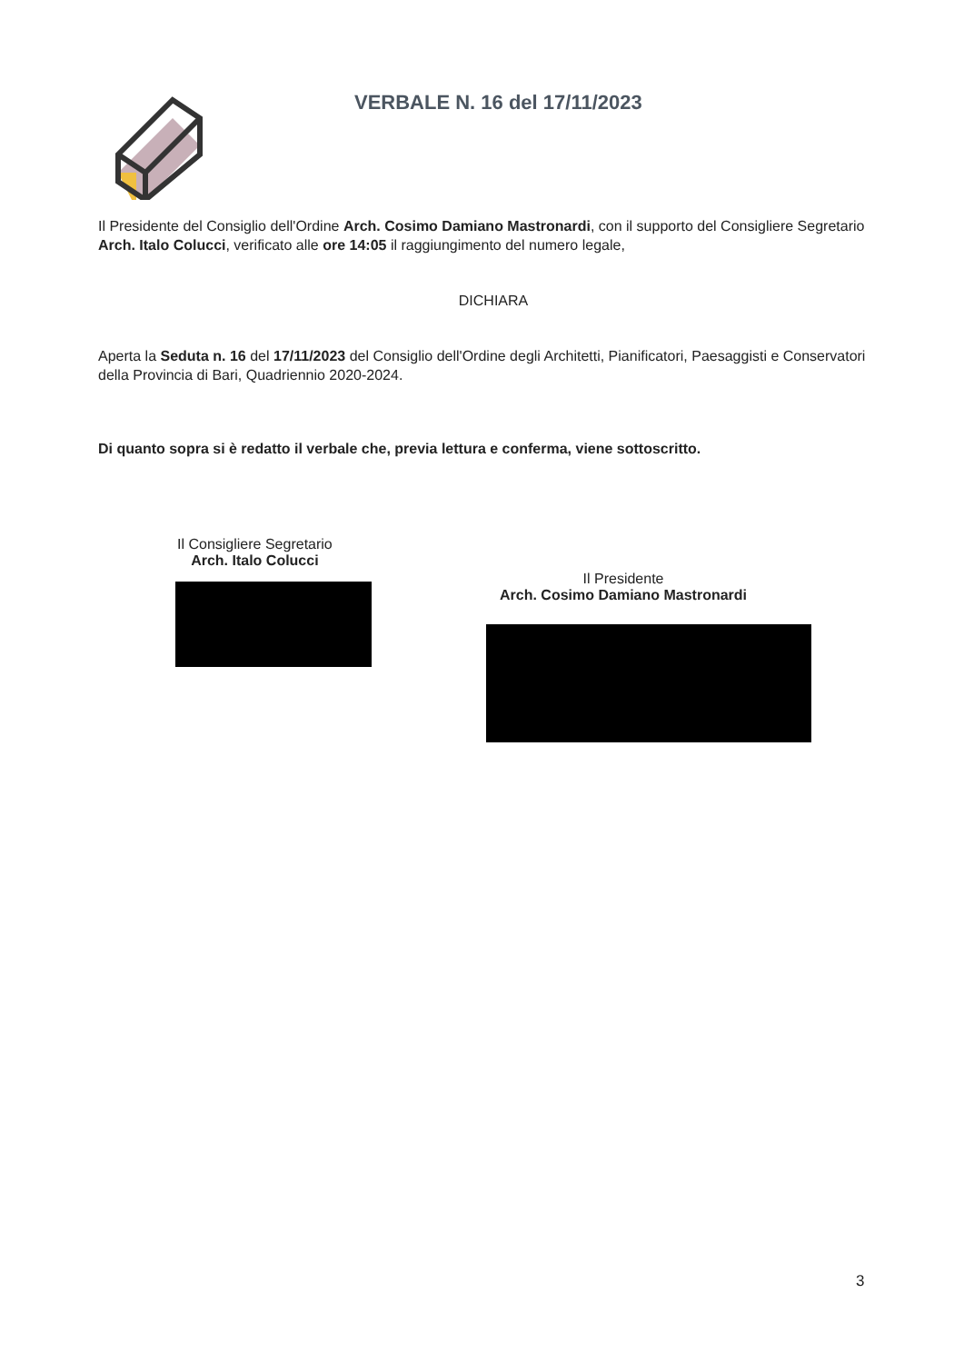VERBALE N. 16 del 17/11/2023
Il Presidente del Consiglio dell'Ordine Arch. Cosimo Damiano Mastronardi, con il supporto del Consigliere Segretario Arch. Italo Colucci, verificato alle ore 14:05 il raggiungimento del numero legale,
DICHIARA
Aperta la Seduta n. 16 del 17/11/2023 del Consiglio dell'Ordine degli Architetti, Pianificatori, Paesaggisti e Conservatori della Provincia di Bari, Quadriennio 2020-2024.
Di quanto sopra si è redatto il verbale che, previa lettura e conferma, viene sottoscritto.
Il Consigliere Segretario
Arch. Italo Colucci
Il Presidente
Arch. Cosimo Damiano Mastronardi
3